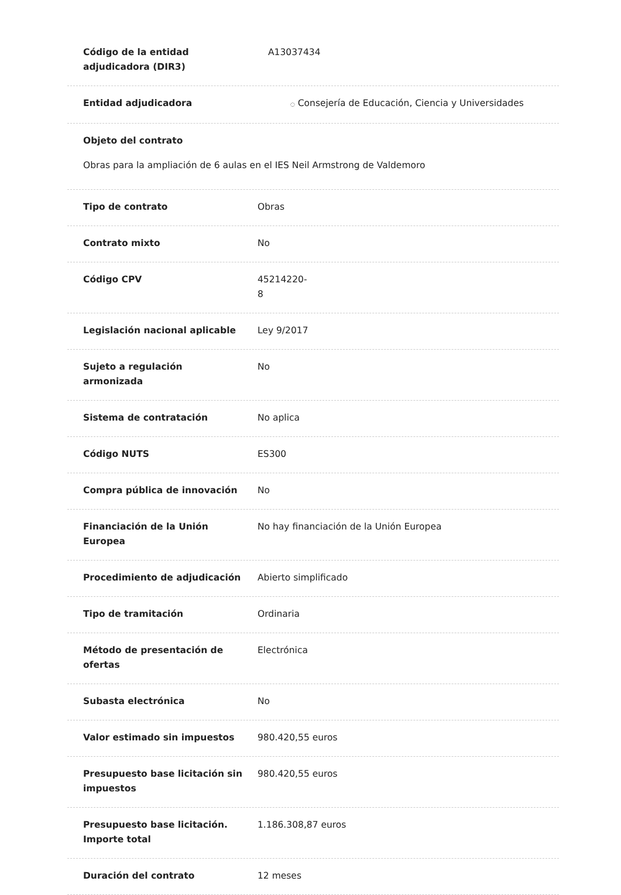Código de la entidad
adjudicadora (DIR3)
A13037434
Entidad adjudicadora
◌ Consejería de Educación, Ciencia y Universidades
Objeto del contrato
Obras para la ampliación de 6 aulas en el IES Neil Armstrong de Valdemoro
Tipo de contrato Obras
Contrato mixto No
Código CPV 45214220-
8
Legislación nacional aplicable Ley 9/2017
Sujeto a regulación
armonizada
No
Sistema de contratación No aplica
Código NUTS ES300
Compra pública de innovación No
Financiación de la Unión
Europea
No hay financiación de la Unión Europea
Procedimiento de adjudicación Abierto simplificado
Tipo de tramitación Ordinaria
Método de presentación de
ofertas
Electrónica
Subasta electrónica No
Valor estimado sin impuestos 980.420,55 euros
Presupuesto base licitación sin
impuestos
980.420,55 euros
Presupuesto base licitación.
Importe total
1.186.308,87 euros
Duración del contrato 12 meses